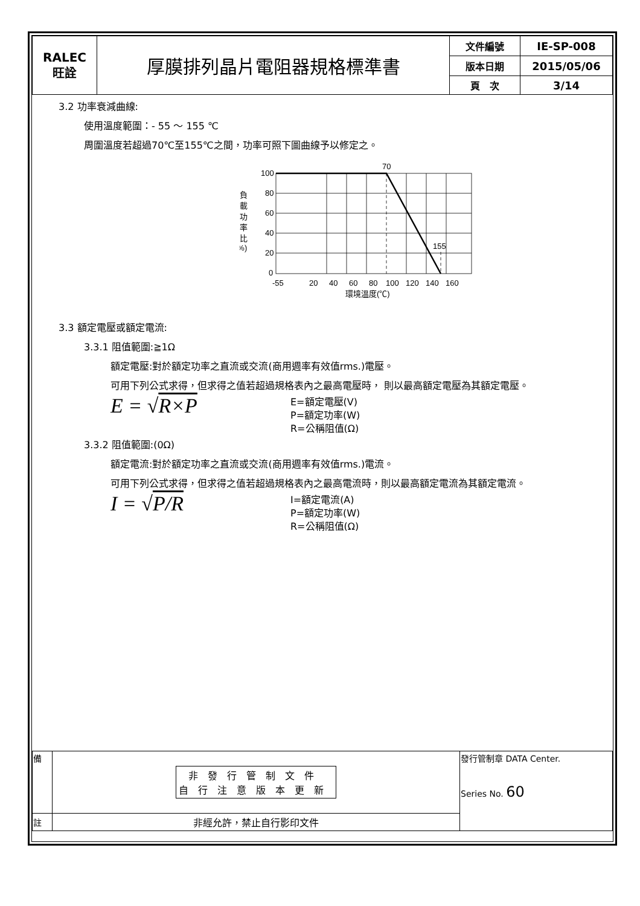| RALEC 旺詮 | 厚膜排列晶片電阻器規格標準書 | 文件編號 | IE-SP-008 |
| | | 版本日期 | 2015/05/06 |
| | | 頁 次 | 3/14 |
3.2 功率衰減曲線:
使用溫度範圍：- 55 ～ 155 ℃
周圍溫度若超過70℃至155℃之間，功率可照下圖曲線予以修定之。
100
80
60
40
20
0
70
155
負
載
功
率
比
(%)
-55
20
40
60
80
100
120
140
160
環境溫度(℃)
3.3 額定電壓或額定電流:
3.3.1 阻值範圍:≧1Ω
額定電壓:對於額定功率之直流或交流(商用週率有效值rms.)電壓。
可用下列公式求得，但求得之值若超過規格表內之最高電壓時， 則以最高額定電壓為其額定電壓。
E = √R×P
E=額定電壓(V)
P=額定功率(W)
R=公稱阻值(Ω)
3.3.2 阻值範圍:(0Ω)
額定電流:對於額定功率之直流或交流(商用週率有效值rms.)電流。
可用下列公式求得，但求得之值若超過規格表內之最高電流時，則以最高額定電流為其額定電流。
I = √P/R
I=額定電流(A)
P=額定功率(W)
R=公稱阻值(Ω)
| 備 | 非發行管制文件 自行注意版本更新 | 發行管制章 DATA Center. Series No. 60 |
| 註 | 非經允許，禁止自行影印文件 | |